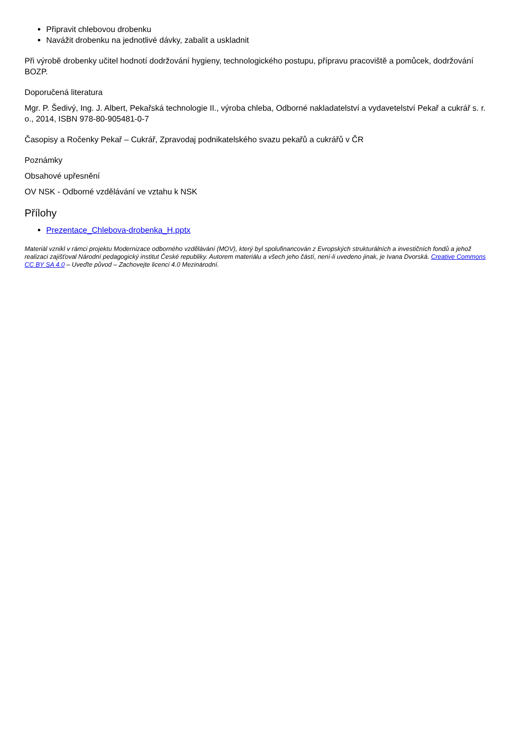Připravit chlebovou drobenku
Navážit drobenku na jednotlivé dávky, zabalit a uskladnit
Při výrobě drobenky učitel hodnotí dodržování hygieny, technologického postupu, přípravu pracoviště a pomůcek, dodržování BOZP.
Doporučená literatura
Mgr. P. Šedivý, Ing. J. Albert, Pekařská technologie II., výroba chleba, Odborné nakladatelství a vydavetelství Pekař a cukrář s. r. o., 2014, ISBN 978-80-905481-0-7
Časopisy a Ročenky Pekař – Cukrář, Zpravodaj podnikatelského svazu pekařů a cukrářů v ČR
Poznámky
Obsahové upřesnění
OV NSK - Odborné vzdělávání ve vztahu k NSK
Přílohy
Prezentace_Chlebova-drobenka_H.pptx
Materiál vznikl v rámci projektu Modernizace odborného vzdělávání (MOV), který byl spolufinancován z Evropských strukturálních a investičních fondů a jehož realizaci zajišťoval Národní pedagogický institut České republiky. Autorem materiálu a všech jeho částí, není-li uvedeno jinak, je Ivana Dvorská. Creative Commons CC BY SA 4.0 – Uveďte původ – Zachovejte licenci 4.0 Mezinárodní.